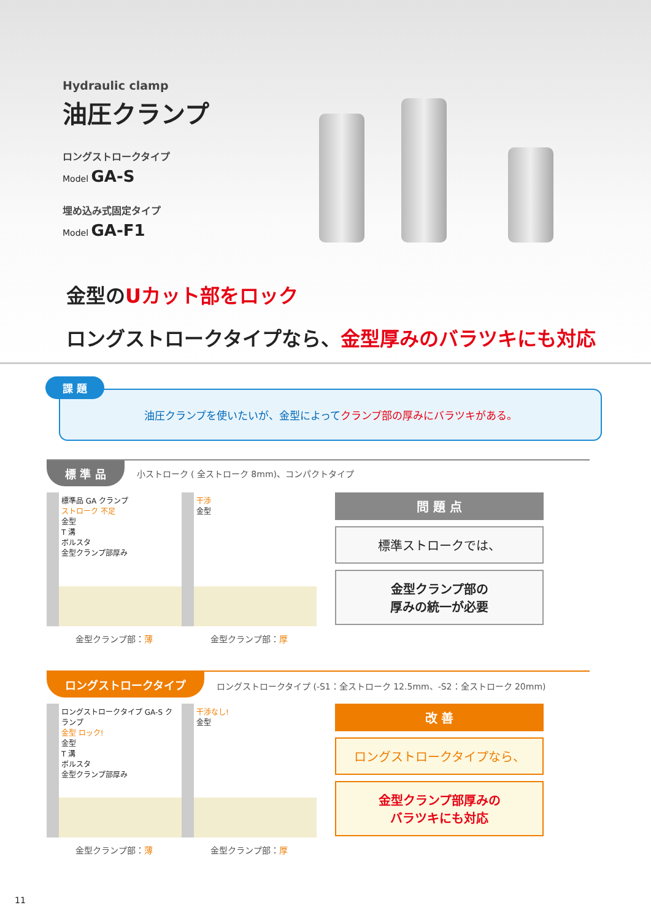Hydraulic clamp
油圧クランプ
ロングストロークタイプ
Model GA-S
埋め込み式固定タイプ
Model GA-F1
金型のUカット部をロック
ロングストロークタイプなら、金型厚みのバラツキにも対応
課 題
油圧クランプを使いたいが、金型によって クランプ部の厚みにバラツキがある。
標 準 品 小ストローク ( 全ストローク 8mm)、コンパクトタイプ
標準品 GA クランプ
ストローク 不足
金型
T 溝
ボルスタ
金型クランプ部厚み
金型クランプ部：薄
干渉
金型
金型クランプ部：厚
問 題 点
標準ストロークでは、
金型クランプ部の
厚みの統一が必要
ロングストロークタイプ ロングストロークタイプ (-S1：全ストローク 12.5mm、-S2：全ストローク 20mm)
ロングストロークタイプ GA-S クランプ
金型 ロック!
金型
T 溝
ボルスタ
金型クランプ部厚み
金型クランプ部：薄
干渉なし!
金型
金型クランプ部：厚
改 善
ロングストロークタイプなら、
金型クランプ部厚みの
バラツキにも対応
11